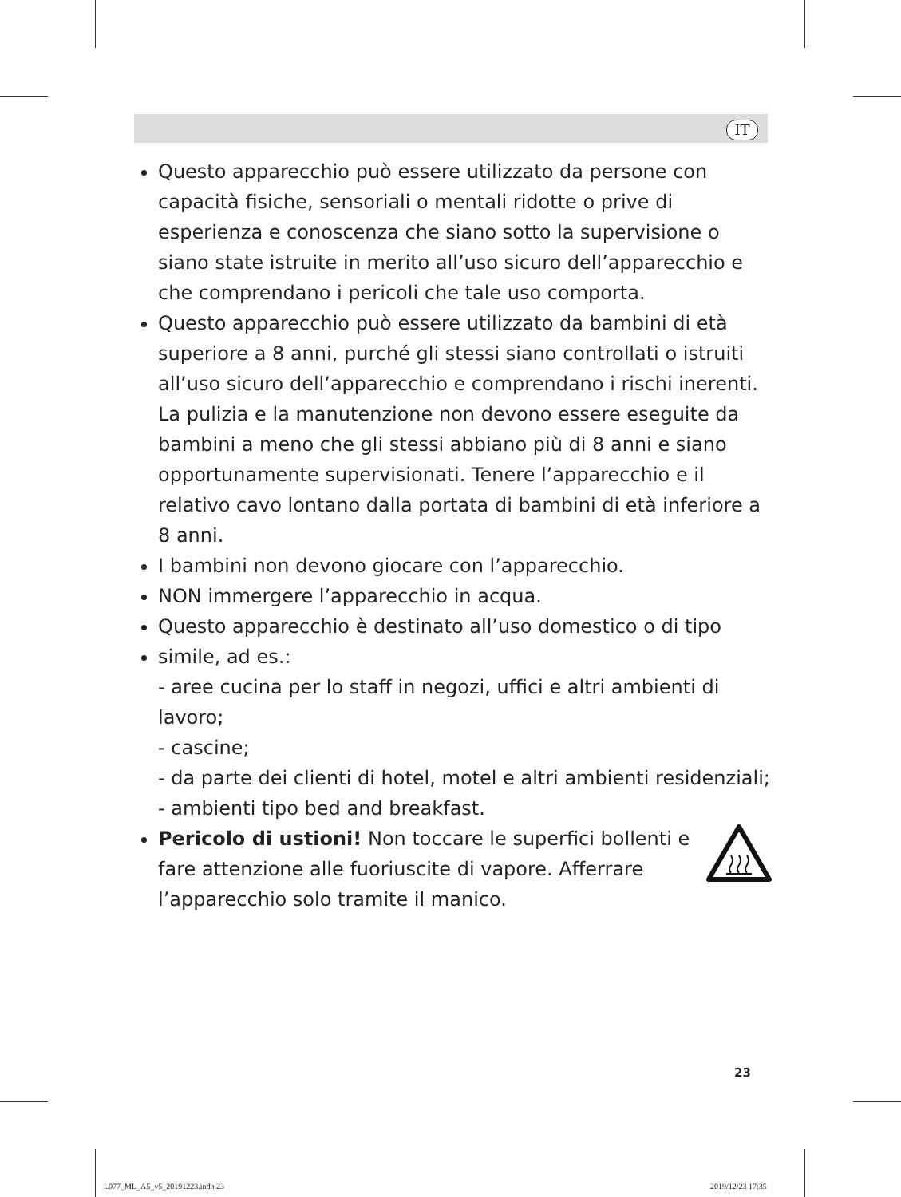IT
Questo apparecchio può essere utilizzato da persone con capacità fisiche, sensoriali o mentali ridotte o prive di esperienza e conoscenza che siano sotto la supervisione o siano state istruite in merito all’uso sicuro dell’apparecchio e che comprendano i pericoli che tale uso comporta.
Questo apparecchio può essere utilizzato da bambini di età superiore a 8 anni, purché gli stessi siano controllati o istruiti all’uso sicuro dell’apparecchio e comprendano i rischi inerenti. La pulizia e la manutenzione non devono essere eseguite da bambini a meno che gli stessi abbiano più di 8 anni e siano opportunamente supervisionati. Tenere l’apparecchio e il relativo cavo lontano dalla portata di bambini di età inferiore a 8 anni.
I bambini non devono giocare con l’apparecchio.
NON immergere l’apparecchio in acqua.
Questo apparecchio è destinato all’uso domestico o di tipo
simile, ad es.:
- aree cucina per lo staff in negozi, uffici e altri ambienti di lavoro;
- cascine;
- da parte dei clienti di hotel, motel e altri ambienti residenziali;
- ambienti tipo bed and breakfast.
Pericolo di ustioni! Non toccare le superfici bollenti e fare attenzione alle fuoriuscite di vapore. Afferrare l’apparecchio solo tramite il manico.
23
L077_ML_A5_v5_20191223.indb 23 2019/12/23 17:35